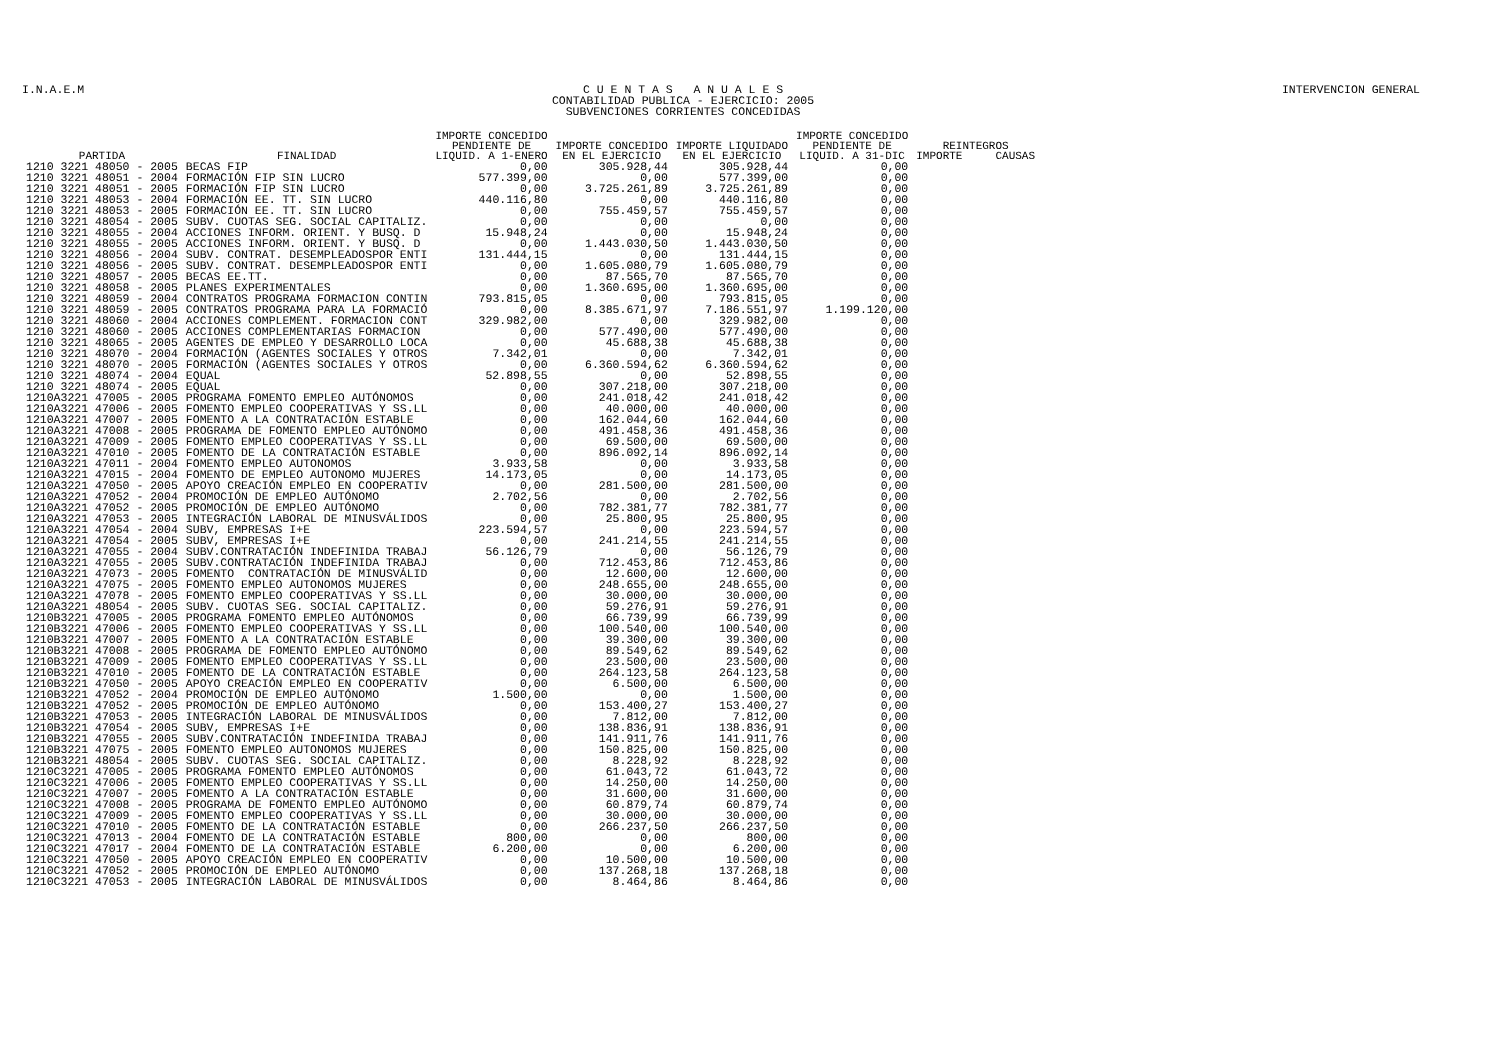I.N.A.E.M C U E N T A S A N U A L E S
CONTABILIDAD PUBLICA - EJERCICIO: 2005
SUBVENCIONES CORRIENTES CONCEDIDAS
INTERVENCION GENERAL
| PARTIDA | FINALIDAD | IMPORTE CONCEDIDO PENDIENTE DE LIQUID. A 1-ENERO | IMPORTE CONCEDIDO EN EL EJERCICIO | IMPORTE LIQUIDADO EN EL EJERCICIO | IMPORTE CONCEDIDO PENDIENTE DE LIQUID. A 31-DIC | REINTEGROS IMPORTE CAUSAS |
| --- | --- | --- | --- | --- | --- | --- |
| 1210 3221 48050 - 2005 | BECAS FIP | 0,00 | 305.928,44 | 305.928,44 | 0,00 | |
| 1210 3221 48051 - 2004 | FORMACIÓN FIP SIN LUCRO | 577.399,00 | 0,00 | 577.399,00 | 0,00 | |
| 1210 3221 48051 - 2005 | FORMACIÓN FIP SIN LUCRO | 0,00 | 3.725.261,89 | 3.725.261,89 | 0,00 | |
| 1210 3221 48053 - 2004 | FORMACIÓN EE. TT. SIN LUCRO | 440.116,80 | 0,00 | 440.116,80 | 0,00 | |
| 1210 3221 48053 - 2005 | FORMACIÓN EE. TT. SIN LUCRO | 0,00 | 755.459,57 | 755.459,57 | 0,00 | |
| 1210 3221 48054 - 2005 | SUBV. CUOTAS SEG. SOCIAL CAPITALIZ. | 0,00 | 0,00 | 0,00 | 0,00 | |
| 1210 3221 48055 - 2004 | ACCIONES INFORM. ORIENT. Y BUSQ. D | 15.948,24 | 0,00 | 15.948,24 | 0,00 | |
| 1210 3221 48055 - 2005 | ACCIONES INFORM. ORIENT. Y BUSQ. D | 0,00 | 1.443.030,50 | 1.443.030,50 | 0,00 | |
| 1210 3221 48056 - 2004 | SUBV. CONTRAT. DESEMPLEADOSPOR ENTI | 131.444,15 | 0,00 | 131.444,15 | 0,00 | |
| 1210 3221 48056 - 2005 | SUBV. CONTRAT. DESEMPLEADOSPOR ENTI | 0,00 | 1.605.080,79 | 1.605.080,79 | 0,00 | |
| 1210 3221 48057 - 2005 | BECAS EE.TT. | 0,00 | 87.565,70 | 87.565,70 | 0,00 | |
| 1210 3221 48058 - 2005 | PLANES EXPERIMENTALES | 0,00 | 1.360.695,00 | 1.360.695,00 | 0,00 | |
| 1210 3221 48059 - 2004 | CONTRATOS PROGRAMA FORMACION CONTIN | 793.815,05 | 0,00 | 793.815,05 | 0,00 | |
| 1210 3221 48059 - 2005 | CONTRATOS PROGRAMA PARA LA FORMACIÓ | 0,00 | 8.385.671,97 | 7.186.551,97 | 1.199.120,00 | |
| 1210 3221 48060 - 2004 | ACCIONES COMPLEMENT. FORMACION CONT | 329.982,00 | 0,00 | 329.982,00 | 0,00 | |
| 1210 3221 48060 - 2005 | ACCIONES COMPLEMENTARIAS FORMACION | 0,00 | 577.490,00 | 577.490,00 | 0,00 | |
| 1210 3221 48065 - 2005 | AGENTES DE EMPLEO Y DESARROLLO LOCA | 0,00 | 45.688,38 | 45.688,38 | 0,00 | |
| 1210 3221 48070 - 2004 | FORMACIÓN (AGENTES SOCIALES Y OTROS | 7.342,01 | 0,00 | 7.342,01 | 0,00 | |
| 1210 3221 48070 - 2005 | FORMACIÓN (AGENTES SOCIALES Y OTROS | 0,00 | 6.360.594,62 | 6.360.594,62 | 0,00 | |
| 1210 3221 48074 - 2004 | EQUAL | 52.898,55 | 0,00 | 52.898,55 | 0,00 | |
| 1210 3221 48074 - 2005 | EQUAL | 0,00 | 307.218,00 | 307.218,00 | 0,00 | |
| 1210A3221 47005 - 2005 | PROGRAMA FOMENTO EMPLEO AUTÓNOMOS | 0,00 | 241.018,42 | 241.018,42 | 0,00 | |
| 1210A3221 47006 - 2005 | FOMENTO EMPLEO COOPERATIVAS Y SS.LL | 0,00 | 40.000,00 | 40.000,00 | 0,00 | |
| 1210A3221 47007 - 2005 | FOMENTO A LA CONTRATACIÓN ESTABLE | 0,00 | 162.044,60 | 162.044,60 | 0,00 | |
| 1210A3221 47008 - 2005 | PROGRAMA DE FOMENTO EMPLEO AUTÓNOMO | 0,00 | 491.458,36 | 491.458,36 | 0,00 | |
| 1210A3221 47009 - 2005 | FOMENTO EMPLEO COOPERATIVAS Y SS.LL | 0,00 | 69.500,00 | 69.500,00 | 0,00 | |
| 1210A3221 47010 - 2005 | FOMENTO DE LA CONTRATACIÓN ESTABLE | 0,00 | 896.092,14 | 896.092,14 | 0,00 | |
| 1210A3221 47011 - 2004 | FOMENTO EMPLEO AUTONOMOS | 3.933,58 | 0,00 | 3.933,58 | 0,00 | |
| 1210A3221 47015 - 2004 | FOMENTO DE EMPLEO AUTONOMO MUJERES | 14.173,05 | 0,00 | 14.173,05 | 0,00 | |
| 1210A3221 47050 - 2005 | APOYO CREACIÓN EMPLEO EN COOPERATIV | 0,00 | 281.500,00 | 281.500,00 | 0,00 | |
| 1210A3221 47052 - 2004 | PROMOCIÓN DE EMPLEO AUTÓNOMO | 2.702,56 | 0,00 | 2.702,56 | 0,00 | |
| 1210A3221 47052 - 2005 | PROMOCIÓN DE EMPLEO AUTÓNOMO | 0,00 | 782.381,77 | 782.381,77 | 0,00 | |
| 1210A3221 47053 - 2005 | INTEGRACIÓN LABORAL DE MINUSVÁLIDOS | 0,00 | 25.800,95 | 25.800,95 | 0,00 | |
| 1210A3221 47054 - 2004 | SUBV, EMPRESAS I+E | 223.594,57 | 0,00 | 223.594,57 | 0,00 | |
| 1210A3221 47054 - 2005 | SUBV, EMPRESAS I+E | 0,00 | 241.214,55 | 241.214,55 | 0,00 | |
| 1210A3221 47055 - 2004 | SUBV.CONTRATACIÓN INDEFINIDA TRABAJ | 56.126,79 | 0,00 | 56.126,79 | 0,00 | |
| 1210A3221 47055 - 2005 | SUBV.CONTRATACIÓN INDEFINIDA TRABAJ | 0,00 | 712.453,86 | 712.453,86 | 0,00 | |
| 1210A3221 47073 - 2005 | FOMENTO CONTRATACIÓN DE MINUSVÁLID | 0,00 | 12.600,00 | 12.600,00 | 0,00 | |
| 1210A3221 47075 - 2005 | FOMENTO EMPLEO AUTONOMOS MUJERES | 0,00 | 248.655,00 | 248.655,00 | 0,00 | |
| 1210A3221 47078 - 2005 | FOMENTO EMPLEO COOPERATIVAS Y SS.LL | 0,00 | 30.000,00 | 30.000,00 | 0,00 | |
| 1210A3221 48054 - 2005 | SUBV. CUOTAS SEG. SOCIAL CAPITALIZ. | 0,00 | 59.276,91 | 59.276,91 | 0,00 | |
| 1210B3221 47005 - 2005 | PROGRAMA FOMENTO EMPLEO AUTÓNOMOS | 0,00 | 66.739,99 | 66.739,99 | 0,00 | |
| 1210B3221 47006 - 2005 | FOMENTO EMPLEO COOPERATIVAS Y SS.LL | 0,00 | 100.540,00 | 100.540,00 | 0,00 | |
| 1210B3221 47007 - 2005 | FOMENTO A LA CONTRATACIÓN ESTABLE | 0,00 | 39.300,00 | 39.300,00 | 0,00 | |
| 1210B3221 47008 - 2005 | PROGRAMA DE FOMENTO EMPLEO AUTÓNOMO | 0,00 | 89.549,62 | 89.549,62 | 0,00 | |
| 1210B3221 47009 - 2005 | FOMENTO EMPLEO COOPERATIVAS Y SS.LL | 0,00 | 23.500,00 | 23.500,00 | 0,00 | |
| 1210B3221 47010 - 2005 | FOMENTO DE LA CONTRATACIÓN ESTABLE | 0,00 | 264.123,58 | 264.123,58 | 0,00 | |
| 1210B3221 47050 - 2005 | APOYO CREACIÓN EMPLEO EN COOPERATIV | 0,00 | 6.500,00 | 6.500,00 | 0,00 | |
| 1210B3221 47052 - 2004 | PROMOCIÓN DE EMPLEO AUTÓNOMO | 1.500,00 | 0,00 | 1.500,00 | 0,00 | |
| 1210B3221 47052 - 2005 | PROMOCIÓN DE EMPLEO AUTÓNOMO | 0,00 | 153.400,27 | 153.400,27 | 0,00 | |
| 1210B3221 47053 - 2005 | INTEGRACIÓN LABORAL DE MINUSVÁLIDOS | 0,00 | 7.812,00 | 7.812,00 | 0,00 | |
| 1210B3221 47054 - 2005 | SUBV, EMPRESAS I+E | 0,00 | 138.836,91 | 138.836,91 | 0,00 | |
| 1210B3221 47055 - 2005 | SUBV.CONTRATACIÓN INDEFINIDA TRABAJ | 0,00 | 141.911,76 | 141.911,76 | 0,00 | |
| 1210B3221 47075 - 2005 | FOMENTO EMPLEO AUTONOMOS MUJERES | 0,00 | 150.825,00 | 150.825,00 | 0,00 | |
| 1210B3221 48054 - 2005 | SUBV. CUOTAS SEG. SOCIAL CAPITALIZ. | 0,00 | 8.228,92 | 8.228,92 | 0,00 | |
| 1210C3221 47005 - 2005 | PROGRAMA FOMENTO EMPLEO AUTÓNOMOS | 0,00 | 61.043,72 | 61.043,72 | 0,00 | |
| 1210C3221 47006 - 2005 | FOMENTO EMPLEO COOPERATIVAS Y SS.LL | 0,00 | 14.250,00 | 14.250,00 | 0,00 | |
| 1210C3221 47007 - 2005 | FOMENTO A LA CONTRATACIÓN ESTABLE | 0,00 | 31.600,00 | 31.600,00 | 0,00 | |
| 1210C3221 47008 - 2005 | PROGRAMA DE FOMENTO EMPLEO AUTÓNOMO | 0,00 | 60.879,74 | 60.879,74 | 0,00 | |
| 1210C3221 47009 - 2005 | FOMENTO EMPLEO COOPERATIVAS Y SS.LL | 0,00 | 30.000,00 | 30.000,00 | 0,00 | |
| 1210C3221 47010 - 2005 | FOMENTO DE LA CONTRATACIÓN ESTABLE | 0,00 | 266.237,50 | 266.237,50 | 0,00 | |
| 1210C3221 47013 - 2004 | FOMENTO DE LA CONTRATACIÓN ESTABLE | 800,00 | 0,00 | 800,00 | 0,00 | |
| 1210C3221 47017 - 2004 | FOMENTO DE LA CONTRATACIÓN ESTABLE | 6.200,00 | 0,00 | 6.200,00 | 0,00 | |
| 1210C3221 47050 - 2005 | APOYO CREACIÓN EMPLEO EN COOPERATIV | 0,00 | 10.500,00 | 10.500,00 | 0,00 | |
| 1210C3221 47052 - 2005 | PROMOCIÓN DE EMPLEO AUTÓNOMO | 0,00 | 137.268,18 | 137.268,18 | 0,00 | |
| 1210C3221 47053 - 2005 | INTEGRACIÓN LABORAL DE MINUSVÁLIDOS | 0,00 | 8.464,86 | 8.464,86 | 0,00 | |